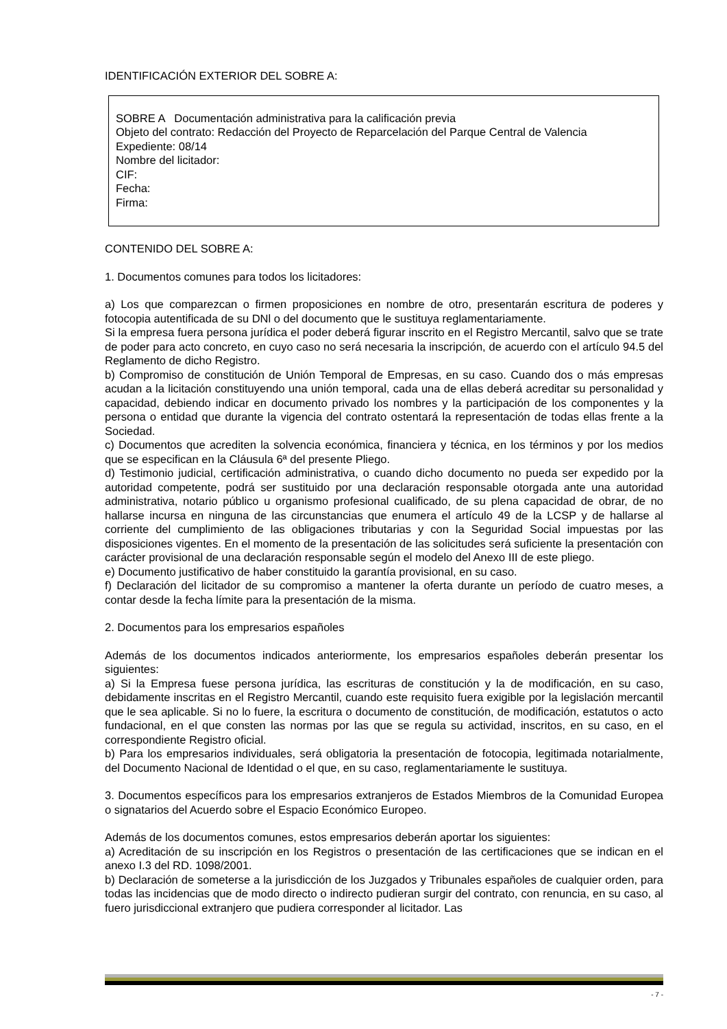IDENTIFICACIÓN EXTERIOR DEL SOBRE A:
SOBRE A Documentación administrativa para la calificación previa
Objeto del contrato: Redacción del Proyecto de Reparcelación del Parque Central de Valencia
Expediente: 08/14
Nombre del licitador:
CIF:
Fecha:
Firma:
CONTENIDO DEL SOBRE A:
1. Documentos comunes para todos los licitadores:
a) Los que comparezcan o firmen proposiciones en nombre de otro, presentarán escritura de poderes y fotocopia autentificada de su DNl o del documento que le sustituya reglamentariamente.
Si la empresa fuera persona jurídica el poder deberá figurar inscrito en el Registro Mercantil, salvo que se trate de poder para acto concreto, en cuyo caso no será necesaria la inscripción, de acuerdo con el artículo 94.5 del Reglamento de dicho Registro.
b) Compromiso de constitución de Unión Temporal de Empresas, en su caso. Cuando dos o más empresas acudan a la licitación constituyendo una unión temporal, cada una de ellas deberá acreditar su personalidad y capacidad, debiendo indicar en documento privado los nombres y la participación de los componentes y la persona o entidad que durante la vigencia del contrato ostentará la representación de todas ellas frente a la Sociedad.
c) Documentos que acrediten la solvencia económica, financiera y técnica, en los términos y por los medios que se especifican en la Cláusula 6ª del presente Pliego.
d) Testimonio judicial, certificación administrativa, o cuando dicho documento no pueda ser expedido por la autoridad competente, podrá ser sustituido por una declaración responsable otorgada ante una autoridad administrativa, notario público u organismo profesional cualificado, de su plena capacidad de obrar, de no hallarse incursa en ninguna de las circunstancias que enumera el artículo 49 de la LCSP y de hallarse al corriente del cumplimiento de las obligaciones tributarias y con la Seguridad Social impuestas por las disposiciones vigentes. En el momento de la presentación de las solicitudes será suficiente la presentación con carácter provisional de una declaración responsable según el modelo del Anexo III de este pliego.
e) Documento justificativo de haber constituido la garantía provisional, en su caso.
f) Declaración del licitador de su compromiso a mantener la oferta durante un período de cuatro meses, a contar desde la fecha límite para la presentación de la misma.
2. Documentos para los empresarios españoles
Además de los documentos indicados anteriormente, los empresarios españoles deberán presentar los siguientes:
a) Si la Empresa fuese persona jurídica, las escrituras de constitución y la de modificación, en su caso, debidamente inscritas en el Registro Mercantil, cuando este requisito fuera exigible por la legislación mercantil que le sea aplicable. Si no lo fuere, la escritura o documento de constitución, de modificación, estatutos o acto fundacional, en el que consten las normas por las que se regula su actividad, inscritos, en su caso, en el correspondiente Registro oficial.
b) Para los empresarios individuales, será obligatoria la presentación de fotocopia, legitimada notarialmente, del Documento Nacional de Identidad o el que, en su caso, reglamentariamente le sustituya.
3. Documentos específicos para los empresarios extranjeros de Estados Miembros de la Comunidad Europea o signatarios del Acuerdo sobre el Espacio Económico Europeo.
Además de los documentos comunes, estos empresarios deberán aportar los siguientes:
a) Acreditación de su inscripción en los Registros o presentación de las certificaciones que se indican en el anexo I.3 del RD. 1098/2001.
b) Declaración de someterse a la jurisdicción de los Juzgados y Tribunales españoles de cualquier orden, para todas las incidencias que de modo directo o indirecto pudieran surgir del contrato, con renuncia, en su caso, al fuero jurisdiccional extranjero que pudiera corresponder al licitador. Las
- 7 -